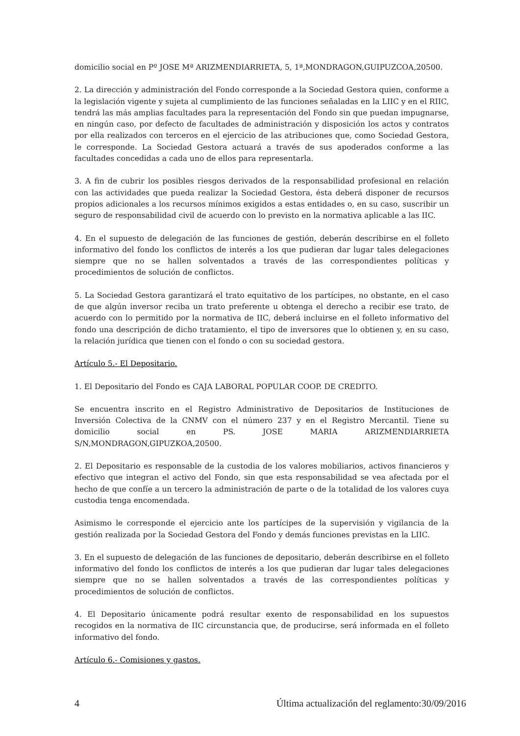domicilio social en Pº JOSE Mª ARIZMENDIARRIETA, 5, 1ª,MONDRAGON,GUIPUZCOA,20500.
2. La dirección y administración del Fondo corresponde a la Sociedad Gestora quien, conforme a la legislación vigente y sujeta al cumplimiento de las funciones señaladas en la LIIC y en el RIIC, tendrá las más amplias facultades para la representación del Fondo sin que puedan impugnarse, en ningún caso, por defecto de facultades de administración y disposición los actos y contratos por ella realizados con terceros en el ejercicio de las atribuciones que, como Sociedad Gestora, le corresponde. La Sociedad Gestora actuará a través de sus apoderados conforme a las facultades concedidas a cada uno de ellos para representarla.
3. A fin de cubrir los posibles riesgos derivados de la responsabilidad profesional en relación con las actividades que pueda realizar la Sociedad Gestora, ésta deberá disponer de recursos propios adicionales a los recursos mínimos exigidos a estas entidades o, en su caso, suscribir un seguro de responsabilidad civil de acuerdo con lo previsto en la normativa aplicable a las IIC.
4. En el supuesto de delegación de las funciones de gestión, deberán describirse en el folleto informativo del fondo los conflictos de interés a los que pudieran dar lugar tales delegaciones siempre que no se hallen solventados a través de las correspondientes políticas y procedimientos de solución de conflictos.
5. La Sociedad Gestora garantizará el trato equitativo de los partícipes, no obstante, en el caso de que algún inversor reciba un trato preferente u obtenga el derecho a recibir ese trato, de acuerdo con lo permitido por la normativa de IIC, deberá incluirse en el folleto informativo del fondo una descripción de dicho tratamiento, el tipo de inversores que lo obtienen y, en su caso, la relación jurídica que tienen con el fondo o con su sociedad gestora.
Artículo 5.- El Depositario.
1. El Depositario del Fondo es CAJA LABORAL POPULAR COOP. DE CREDITO.
Se encuentra inscrito en el Registro Administrativo de Depositarios de Instituciones de Inversión Colectiva de la CNMV con el número 237 y en el Registro Mercantil. Tiene su domicilio social en PS. JOSE MARIA ARIZMENDIARRIETA S/N,MONDRAGON,GIPUZKOA,20500.
2. El Depositario es responsable de la custodia de los valores mobiliarios, activos financieros y efectivo que integran el activo del Fondo, sin que esta responsabilidad se vea afectada por el hecho de que confíe a un tercero la administración de parte o de la totalidad de los valores cuya custodia tenga encomendada.
Asimismo le corresponde el ejercicio ante los partícipes de la supervisión y vigilancia de la gestión realizada por la Sociedad Gestora del Fondo y demás funciones previstas en la LIIC.
3. En el supuesto de delegación de las funciones de depositario, deberán describirse en el folleto informativo del fondo los conflictos de interés a los que pudieran dar lugar tales delegaciones siempre que no se hallen solventados a través de las correspondientes políticas y procedimientos de solución de conflictos.
4. El Depositario únicamente podrá resultar exento de responsabilidad en los supuestos recogidos en la normativa de IIC circunstancia que, de producirse, será informada en el folleto informativo del fondo.
Artículo 6.- Comisiones y gastos.
4 Última actualización del reglamento:30/09/2016